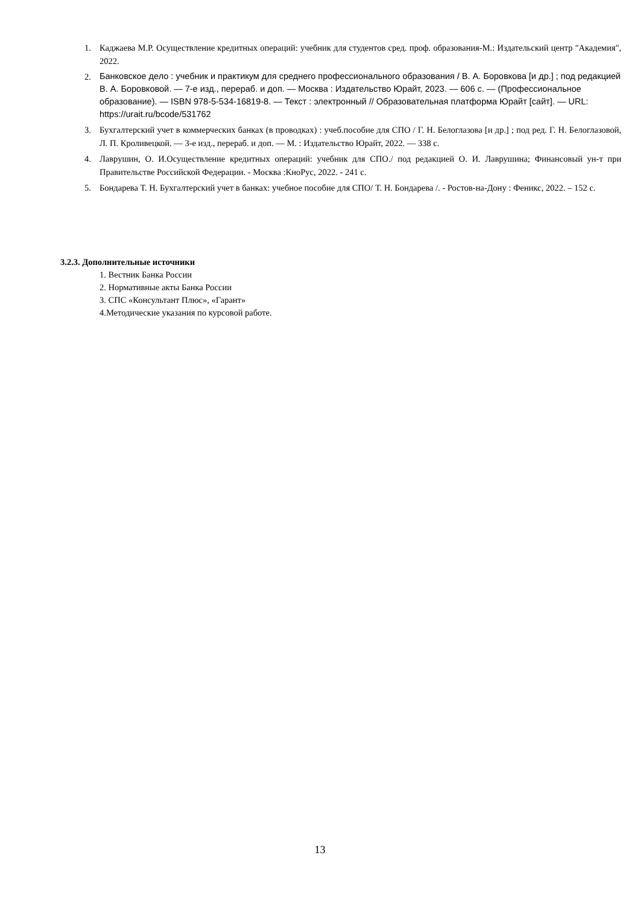1. Каджаева М.Р. Осуществление кредитных операций: учебник для студентов сред. проф. образования-М.: Издательский центр "Академия", 2022.
2. Банковское дело : учебник и практикум для среднего профессионального образования / В. А. Боровкова [и др.] ; под редакцией В. А. Боровковой. — 7-е изд., перераб. и доп. — Москва : Издательство Юрайт, 2023. — 606 с. — (Профессиональное образование). — ISBN 978-5-534-16819-8. — Текст : электронный // Образовательная платформа Юрайт [сайт]. — URL: https://urait.ru/bcode/531762
3. Бухгалтерский учет в коммерческих банках (в проводках) : учеб.пособие для СПО / Г. Н. Белоглазова [и др.] ; под ред. Г. Н. Белоглазовой, Л. П. Кроливецкой. — 3-е изд., перераб. и доп. — М. : Издательство Юрайт, 2022. — 338 с.
4. Лаврушин, О. И.Осуществление кредитных операций: учебник для СПО./ под редакцией О. И. Лаврушина; Финансовый ун-т при Правительстве Российской Федерации. - Москва :КноРус, 2022. - 241 с.
5. Бондарева Т. Н. Бухгалтерский учет в банках: учебное пособие для СПО/ Т. Н. Бондарева /. - Ростов-на-Дону : Феникс, 2022. – 152 с.
3.2.3. Дополнительные источники
1. Вестник Банка России
2. Нормативные акты Банка России
3. СПС «Консультант Плюс», «Гарант»
4.Методические указания по курсовой работе.
13